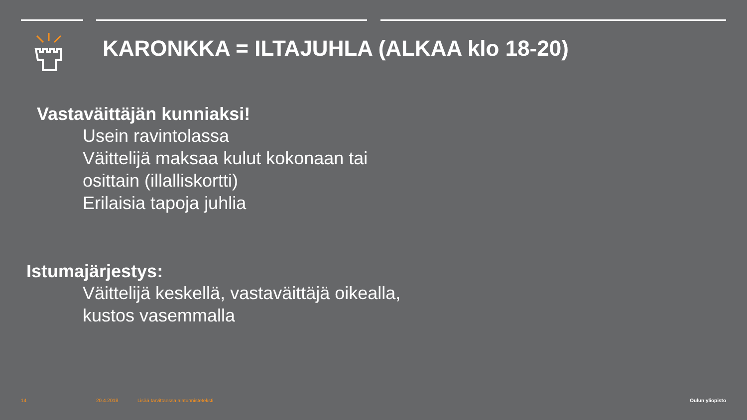KARONKKA = ILTAJUHLA (ALKAA klo 18-20)
Vastaväittäjän kunniaksi!
Usein ravintolassa
Väittelijä maksaa kulut kokonaan tai
osittain (illalliskortti)
Erilaisia tapoja juhlia
Istumajärjestys:
Väittelijä keskellä, vastaväittäjä oikealla,
kustos vasemmalla
14 20.4.2018
Lisää tarvittaessa alatunnisteteksti
Oulun yliopisto